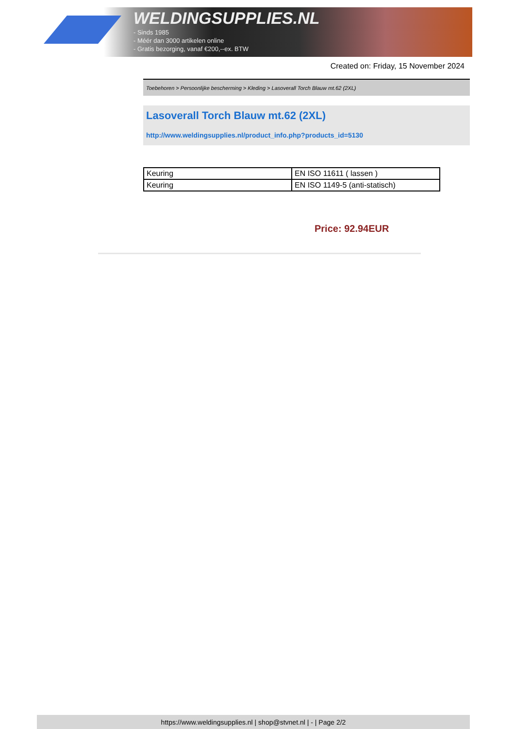WELDINGSUPPLIES.NL
- Sinds 1985
- Méér dan 3000 artikelen online
- Gratis bezorging, vanaf €200,--ex. BTW
Created on: Friday, 15 November 2024
Toebehoren > Persoonlijke bescherming > Kleding > Lasoverall Torch Blauw mt.62 (2XL)
Lasoverall Torch Blauw mt.62 (2XL)
http://www.weldingsupplies.nl/product_info.php?products_id=5130
| Keuring | EN ISO 11611 ( lassen ) |
| Keuring | EN ISO 1149-5 (anti-statisch) |
Price: 92.94EUR
https://www.weldingsupplies.nl | shop@stvnet.nl | - | Page 2/2